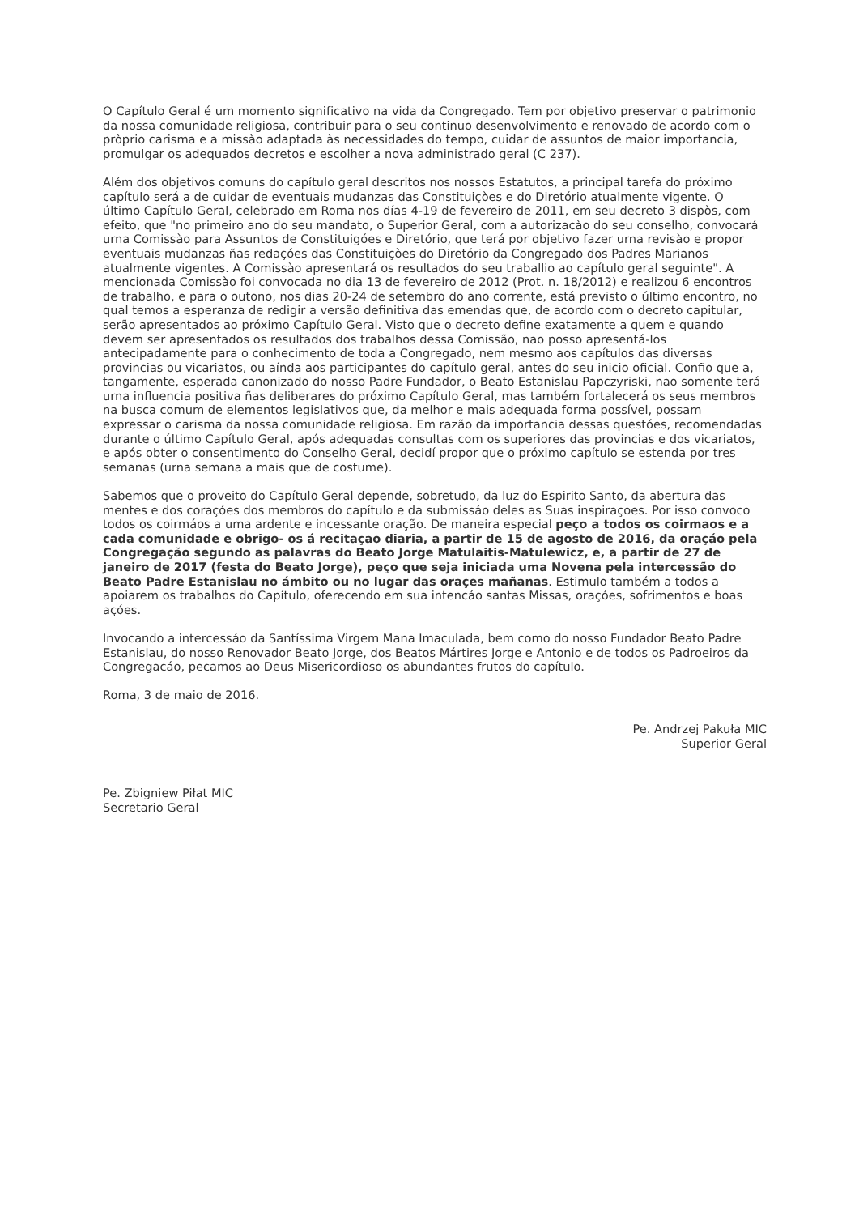O Capítulo Geral é um momento significativo na vida da Congregado. Tem por objetivo preservar o patrimonio da nossa comunidade religiosa, contribuir para o seu continuo desenvolvimento e renovado de acordo com o pròprio carisma e a missào adaptada às necessidades do tempo, cuidar de assuntos de maior importancia, promulgar os adequados decretos e escolher a nova administrado geral (C 237).
Além dos objetivos comuns do capítulo geral descritos nos nossos Estatutos, a principal tarefa do próximo capítulo será a de cuidar de eventuais mudanzas das Constituiçòes e do Diretório atualmente vigente. O último Capítulo Geral, celebrado em Roma nos días 4-19 de fevereiro de 2011, em seu decreto 3 dispòs, com efeito, que "no primeiro ano do seu mandato, o Superior Geral, com a autorizacào do seu conselho, convocará urna Comissào para Assuntos de Constituigóes e Diretório, que terá por objetivo fazer urna revisào e propor eventuais mudanzas ñas redaçóes das Constituiçòes do Diretório da Congregado dos Padres Marianos atualmente vigentes. A Comissào apresentará os resultados do seu traballio ao capítulo geral seguinte". A mencionada Comissào foi convocada no dia 13 de fevereiro de 2012 (Prot. n. 18/2012) e realizou 6 encontros de trabalho, e para o outono, nos dias 20-24 de setembro do ano corrente, está previsto o último encontro, no qual temos a esperanza de redigir a versão definitiva das emendas que, de acordo com o decreto capitular, serão apresentados ao próximo Capítulo Geral. Visto que o decreto define exatamente a quem e quando devem ser apresentados os resultados dos trabalhos dessa Comissão, nao posso apresentá-los antecipadamente para o conhecimento de toda a Congregado, nem mesmo aos capítulos das diversas provincias ou vicariatos, ou aínda aos participantes do capítulo geral, antes do seu inicio oficial. Confio que a, tangamente, esperada canonizado do nosso Padre Fundador, o Beato Estanislau Papczyriski, nao somente terá urna influencia positiva ñas deliberares do próximo Capítulo Geral, mas também fortalecerá os seus membros na busca comum de elementos legislativos que, da melhor e mais adequada forma possível, possam expressar o carisma da nossa comunidade religiosa. Em razão da importancia dessas questóes, recomendadas durante o último Capítulo Geral, após adequadas consultas com os superiores das provincias e dos vicariatos, e após obter o consentimento do Conselho Geral, decidí propor que o próximo capítulo se estenda por tres semanas (urna semana a mais que de costume).
Sabemos que o proveito do Capítulo Geral depende, sobretudo, da luz do Espirito Santo, da abertura das mentes e dos coraçóes dos membros do capítulo e da submissáo deles as Suas inspiraçoes. Por isso convoco todos os coirmáos a uma ardente e incessante oração. De maneira especial peço a todos os coirmaos e a cada comunidade e obrigo- os á recitaçao diaria, a partir de 15 de agosto de 2016, da oraçáo pela Congregação segundo as palavras do Beato Jorge Matulaitis-Matulewicz, e, a partir de 27 de janeiro de 2017 (festa do Beato Jorge), peço que seja iniciada uma Novena pela intercessão do Beato Padre Estanislau no ámbito ou no lugar das oraçes mañanas. Estimulo também a todos a apoiarem os trabalhos do Capítulo, oferecendo em sua intencáo santas Missas, oraçóes, sofrimentos e boas açóes.
Invocando a intercessáo da Santíssima Virgem Mana Imaculada, bem como do nosso Fundador Beato Padre Estanislau, do nosso Renovador Beato Jorge, dos Beatos Mártires Jorge e Antonio e de todos os Padroeiros da Congregacáo, pecamos ao Deus Misericordioso os abundantes frutos do capítulo.
Roma, 3 de maio de 2016.
Pe. Andrzej Pakuła MIC
Superior Geral
Pe. Zbigniew Piłat MIC
Secretario Geral